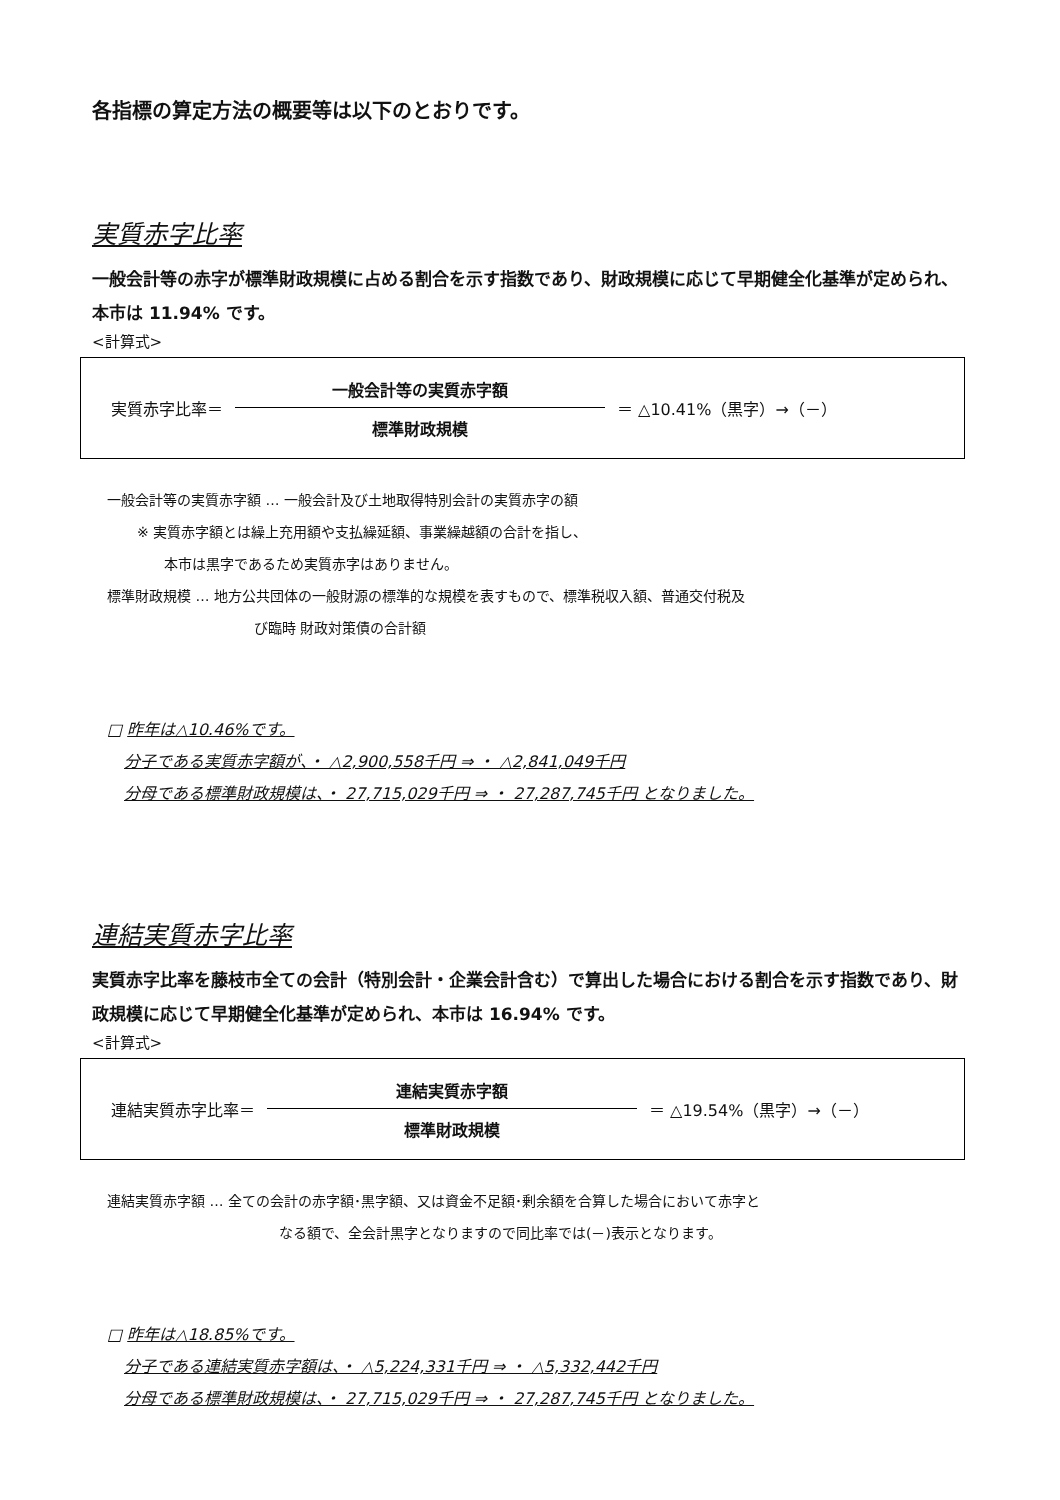各指標の算定方法の概要等は以下のとおりです。
実質赤字比率
一般会計等の赤字が標準財政規模に占める割合を示す指数であり、財政規模に応じて早期健全化基準が定められ、本市は 11.94% です。
<計算式>
実質赤字比率＝
一般会計等の実質赤字額
標準財政規模
＝ △10.41%（黒字）→（－）
一般会計等の実質赤字額 … 一般会計及び土地取得特別会計の実質赤字の額
※ 実質赤字額とは繰上充用額や支払繰延額、事業繰越額の合計を指し、
本市は黒字であるため実質赤字はありません。
標準財政規模 … 地方公共団体の一般財源の標準的な規模を表すもので、標準税収入額、普通交付税及
び臨時 財政対策債の合計額
□ 昨年は△10.46%です。
分子である実質赤字額が、・ △2,900,558千円 ⇒ ・ △2,841,049千円
分母である標準財政規模は、・ 27,715,029千円 ⇒ ・ 27,287,745千円 となりました。
連結実質赤字比率
実質赤字比率を藤枝市全ての会計（特別会計・企業会計含む）で算出した場合における割合を示す指数であり、財政規模に応じて早期健全化基準が定められ、本市は 16.94% です。
<計算式>
連結実質赤字比率＝
連結実質赤字額
標準財政規模
＝ △19.54%（黒字）→（－）
連結実質赤字額 … 全ての会計の赤字額･黒字額、又は資金不足額･剰余額を合算した場合において赤字と
なる額で、全会計黒字となりますので同比率では(－)表示となります。
□ 昨年は△18.85%です。
分子である連結実質赤字額は、・ △5,224,331千円 ⇒ ・ △5,332,442千円
分母である標準財政規模は、・ 27,715,029千円 ⇒ ・ 27,287,745千円 となりました。